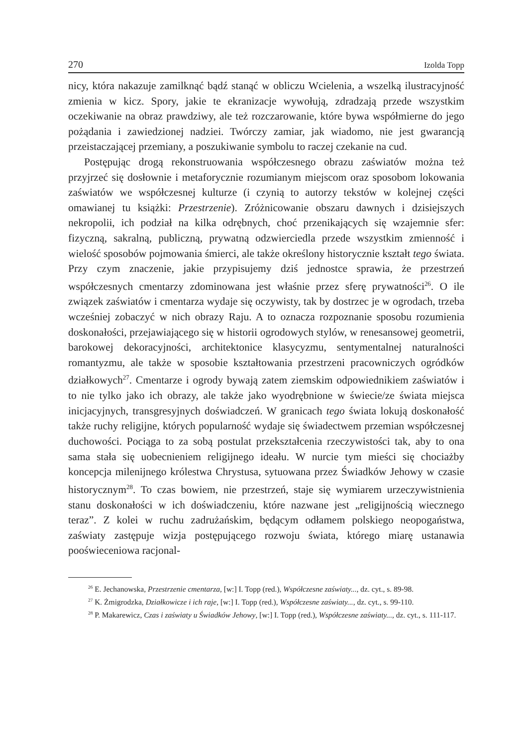270 Izolda Topp
nicy, która nakazuje zamilknąć bądź stanąć w obliczu Wcielenia, a wszelką ilustracyjność zmienia w kicz. Spory, jakie te ekranizacje wywołują, zdradzają przede wszystkim oczekiwanie na obraz prawdziwy, ale też rozczarowanie, które bywa współmierne do jego pożądania i zawiedzionej nadziei. Twórczy zamiar, jak wiadomo, nie jest gwarancją przeistaczającej przemiany, a poszukiwanie symbolu to raczej czekanie na cud.
Postępując drogą rekonstruowania współczesnego obrazu zaświatów można też przyjrzeć się dosłownie i metaforycznie rozumianym miejscom oraz sposobom lokowania zaświatów we współczesnej kulturze (i czynią to autorzy tekstów w kolejnej części omawianej tu książki: Przestrzenie). Zróżnicowanie obszaru dawnych i dzisiejszych nekropolii, ich podział na kilka odrębnych, choć przenikających się wzajemnie sfer: fizyczną, sakralną, publiczną, prywatną odzwierciedla przede wszystkim zmienność i wielość sposobów pojmowania śmierci, ale także określony historycznie kształt tego świata. Przy czym znaczenie, jakie przypisujemy dziś jednostce sprawia, że przestrzeń współczesnych cmentarzy zdominowana jest właśnie przez sferę prywatności<sup>26</sup>. O ile związek zaświatów i cmentarza wydaje się oczywisty, tak by dostrzec je w ogrodach, trzeba wcześniej zobaczyć w nich obrazy Raju. A to oznacza rozpoznanie sposobu rozumienia doskonałości, przejawiającego się w historii ogrodowych stylów, w renesansowej geometrii, barokowej dekoracyjności, architektonice klasycyzmu, sentymentalnej naturalności romantyzmu, ale także w sposobie kształtowania przestrzeni pracowniczych ogródków działkowych<sup>27</sup>. Cmentarze i ogrody bywają zatem ziemskim odpowiednikiem zaświatów i to nie tylko jako ich obrazy, ale także jako wyodrębnione w świecie/ze świata miejsca inicjacyjnych, transgresyjnych doświadczeń. W granicach tego świata lokują doskonałość także ruchy religijne, których popularność wydaje się świadectwem przemian współczesnej duchowości. Pociąga to za sobą postulat przekształcenia rzeczywistości tak, aby to ona sama stała się uobecnieniem religijnego ideału. W nurcie tym mieści się chociażby koncepcja milenijnego królestwa Chrystusa, sytuowana przez Świadków Jehowy w czasie historycznym<sup>28</sup>. To czas bowiem, nie przestrzeń, staje się wymiarem urzeczywistnienia stanu doskonałości w ich doświadczeniu, które nazwane jest „religijnością wiecznego teraz”. Z kolei w ruchu zadrużańskim, będącym odłamem polskiego neopogaństwa, zaświaty zastępuje wizja postępującego rozwoju świata, którego miarę ustanawia pooświeceniowa racjonal-
<sup>26</sup> E. Jechanowska, Przestrzenie cmentarza, [w:] I. Topp (red.), Współczesne zaświaty..., dz. cyt., s. 89-98.
<sup>27</sup> K. Żmigrodzka, Działkowicze i ich raje, [w:] I. Topp (red.), Współczesne zaświaty..., dz. cyt., s. 99-110.
<sup>28</sup> P. Makarewicz, Czas i zaświaty u Świadków Jehowy, [w:] I. Topp (red.), Współczesne zaświaty..., dz. cyt., s. 111-117.